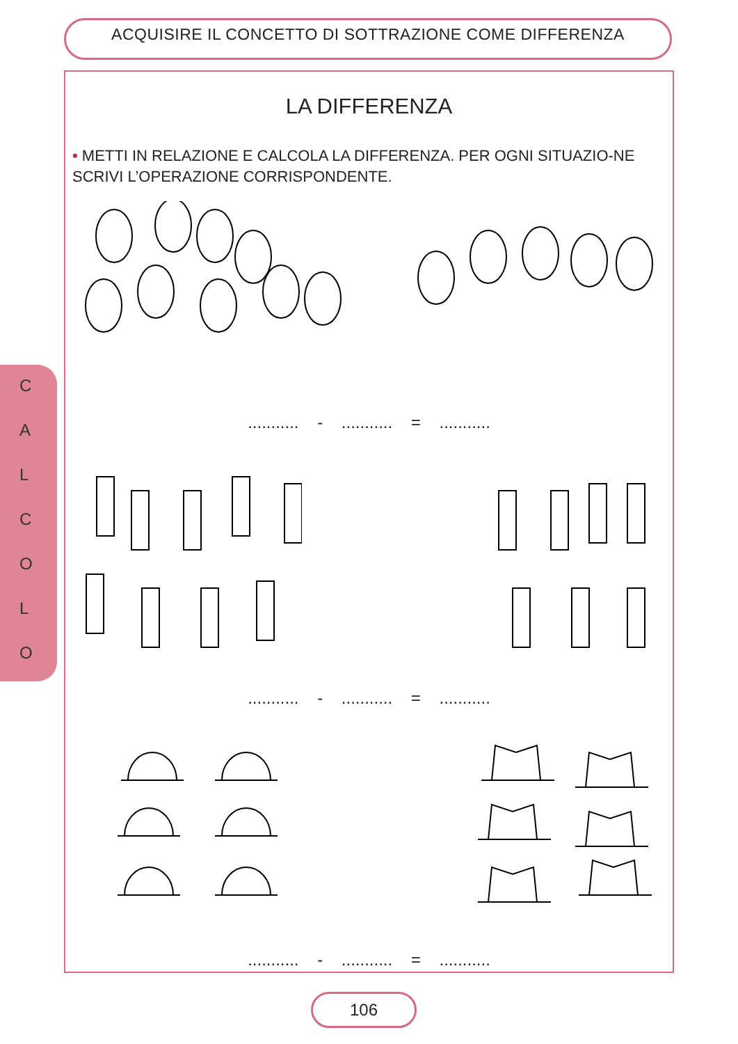ACQUISIRE IL CONCETTO DI SOTTRAZIONE COME DIFFERENZA
C
A
L
C
O
L
O
LA DIFFERENZA
• METTI IN RELAZIONE E CALCOLA LA DIFFERENZA. PER OGNI SITUAZIO-NE SCRIVI L’OPERAZIONE CORRISPONDENTE.
........... - ........... = ...........
........... - ........... = ...........
........... - ........... = ...........
106